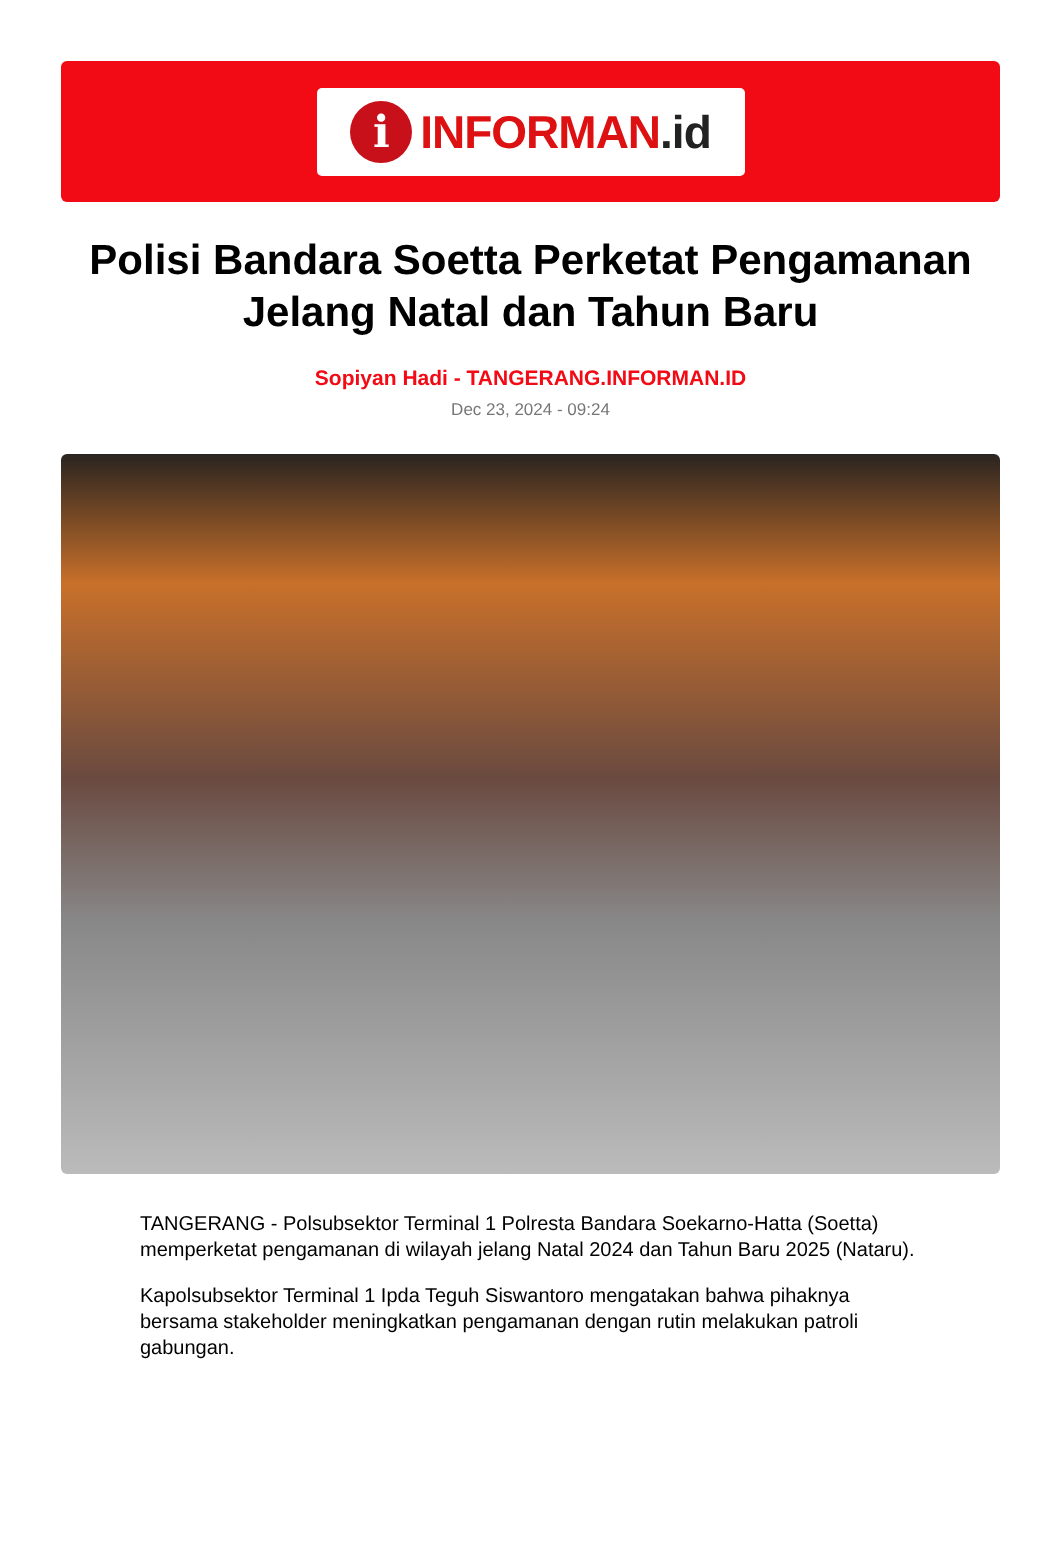i
INFORMAN.id
Polisi Bandara Soetta Perketat Pengamanan Jelang Natal dan Tahun Baru
Sopiyan Hadi - TANGERANG.INFORMAN.ID
Dec 23, 2024 - 09:24
TANGERANG - Polsubsektor Terminal 1 Polresta Bandara Soekarno-Hatta (Soetta) memperketat pengamanan di wilayah jelang Natal 2024 dan Tahun Baru 2025 (Nataru).
Kapolsubsektor Terminal 1 Ipda Teguh Siswantoro mengatakan bahwa pihaknya bersama stakeholder meningkatkan pengamanan dengan rutin melakukan patroli gabungan.